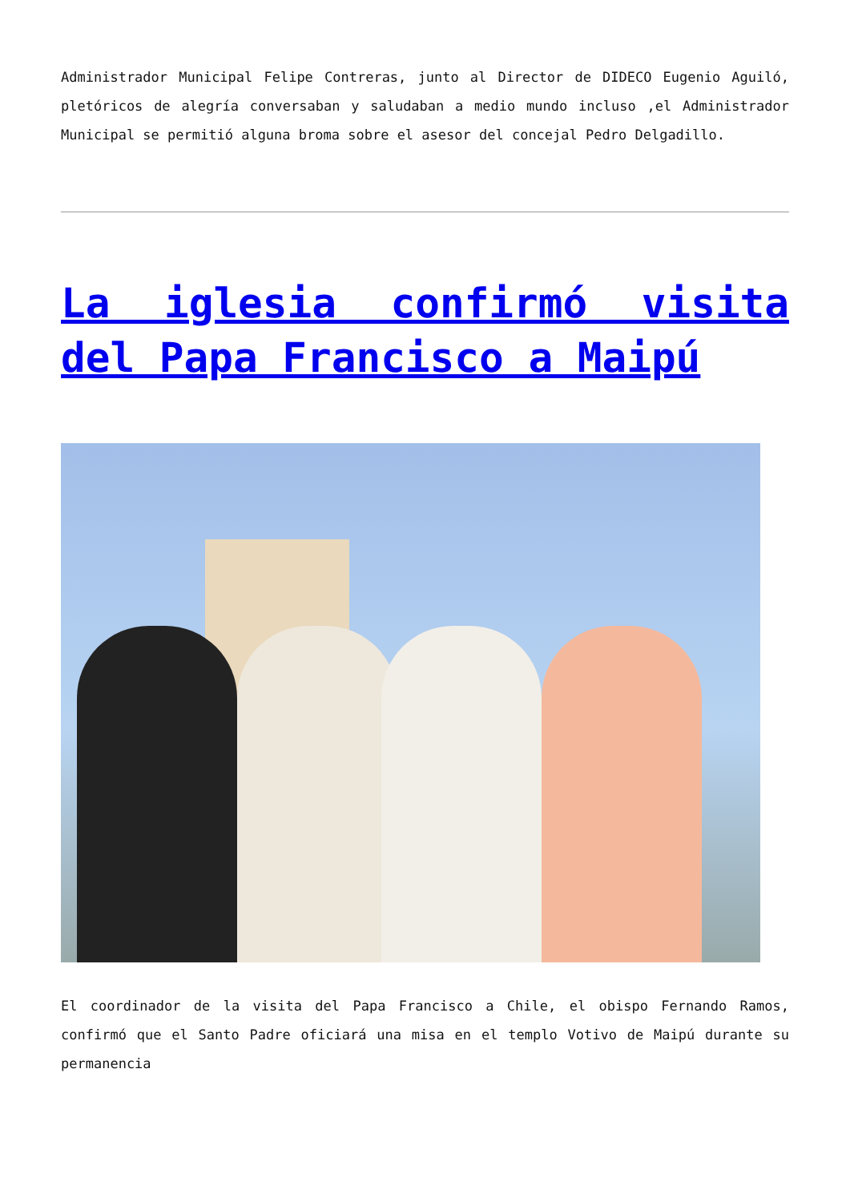Administrador Municipal Felipe Contreras, junto al Director de DIDECO Eugenio Aguiló, pletóricos de alegría conversaban y saludaban a medio mundo incluso ,el Administrador Municipal se permitió alguna broma sobre el asesor del concejal Pedro Delgadillo.
La iglesia confirmó visita del Papa Francisco a Maipú
El coordinador de la visita del Papa Francisco a Chile, el obispo Fernando Ramos, confirmó que el Santo Padre oficiará una misa en el templo Votivo de Maipú durante su permanencia